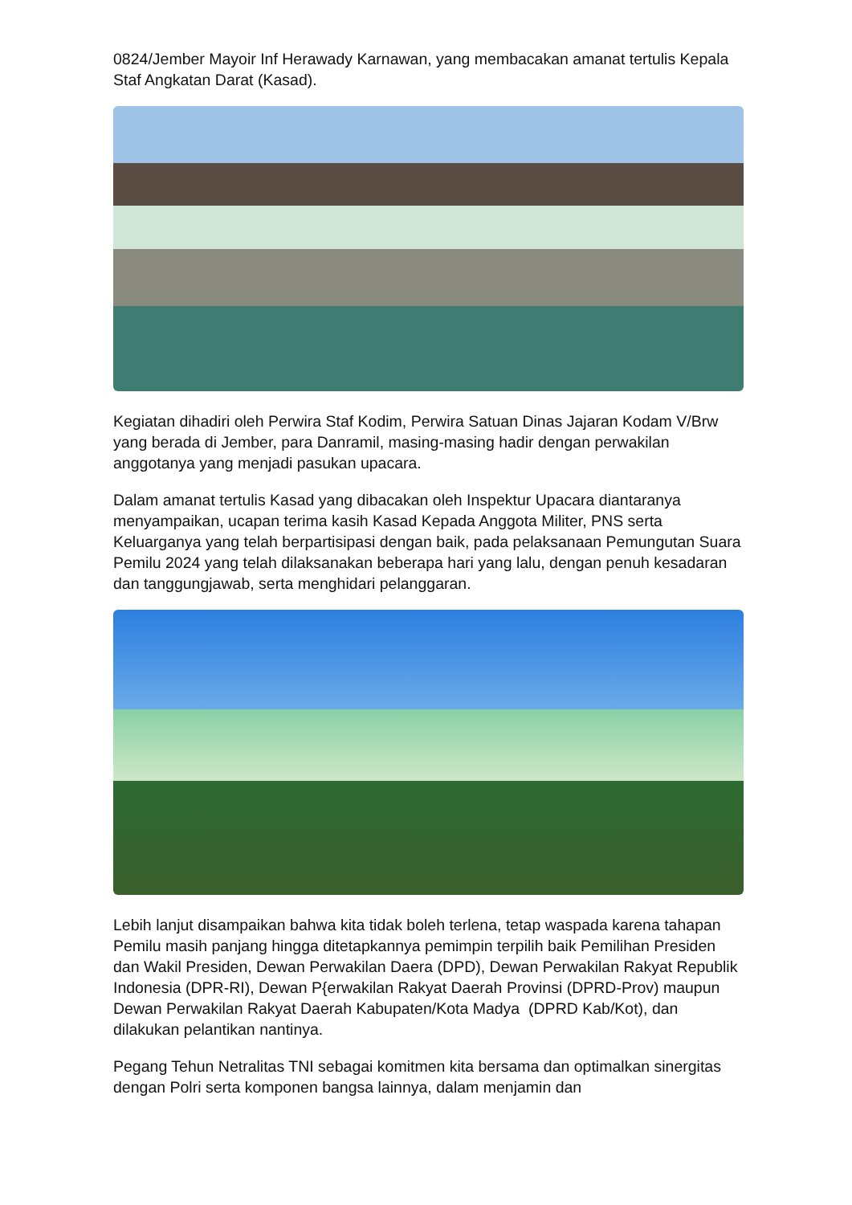0824/Jember Mayoir Inf Herawady Karnawan, yang membacakan amanat tertulis Kepala Staf Angkatan Darat (Kasad).
Kegiatan dihadiri oleh Perwira Staf Kodim, Perwira Satuan Dinas Jajaran Kodam V/Brw yang berada di Jember, para Danramil, masing-masing hadir dengan perwakilan anggotanya yang menjadi pasukan upacara.
Dalam amanat tertulis Kasad yang dibacakan oleh Inspektur Upacara diantaranya menyampaikan, ucapan terima kasih Kasad Kepada Anggota Militer, PNS serta Keluarganya yang telah berpartisipasi dengan baik, pada pelaksanaan Pemungutan Suara Pemilu 2024 yang telah dilaksanakan beberapa hari yang lalu, dengan penuh kesadaran dan tanggungjawab, serta menghidari pelanggaran.
Lebih lanjut disampaikan bahwa kita tidak boleh terlena, tetap waspada karena tahapan Pemilu masih panjang hingga ditetapkannya pemimpin terpilih baik Pemilihan Presiden dan Wakil Presiden, Dewan Perwakilan Daera (DPD), Dewan Perwakilan Rakyat Republik Indonesia (DPR-RI), Dewan P{erwakilan Rakyat Daerah Provinsi (DPRD-Prov) maupun Dewan Perwakilan Rakyat Daerah Kabupaten/Kota Madya (DPRD Kab/Kot), dan dilakukan pelantikan nantinya.
Pegang Tehun Netralitas TNI sebagai komitmen kita bersama dan optimalkan sinergitas dengan Polri serta komponen bangsa lainnya, dalam menjamin dan